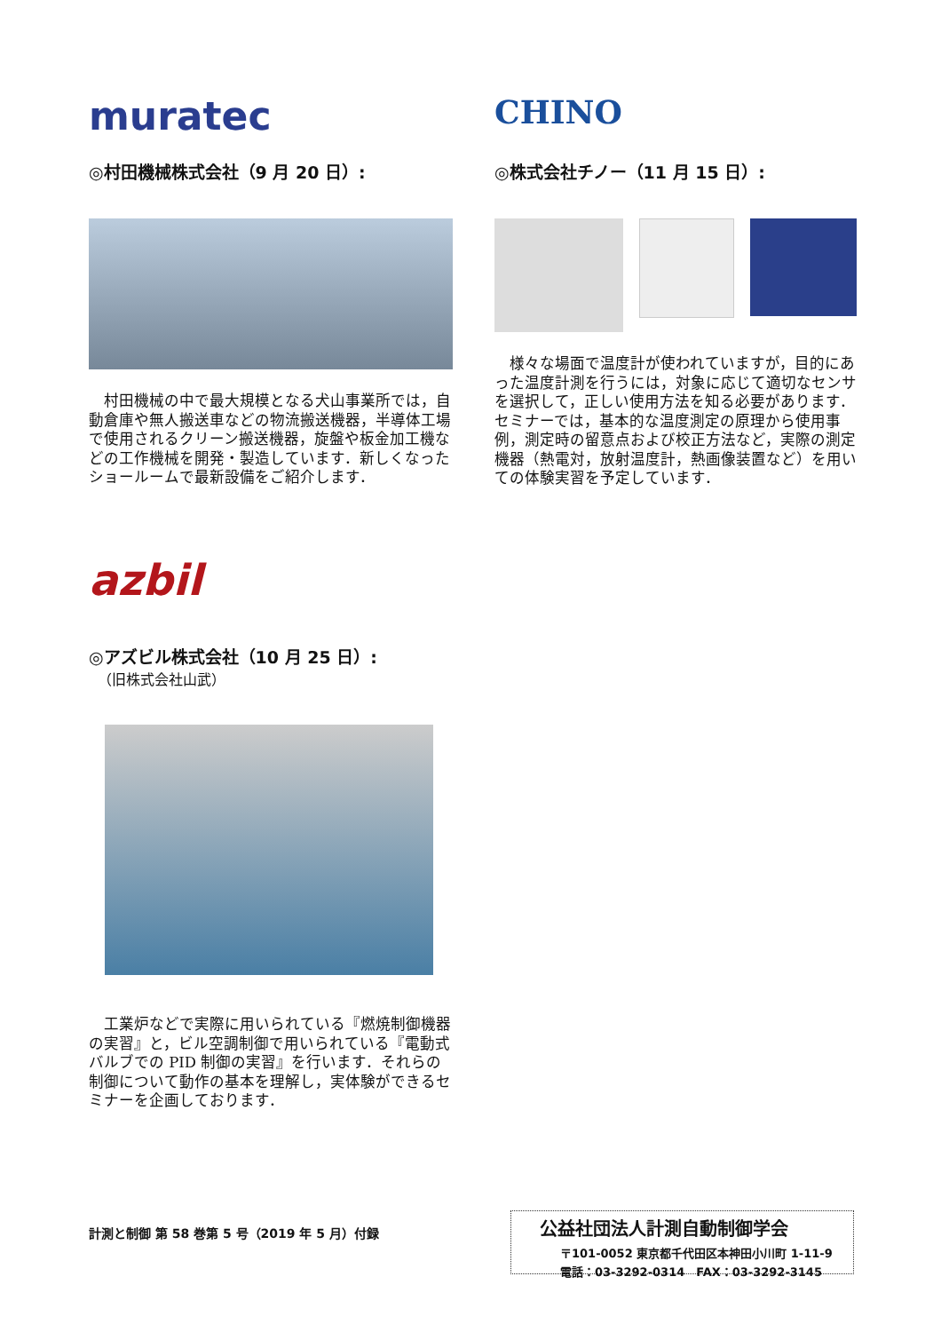muratec
◎村田機械株式会社（9 月 20 日）:
　村田機械の中で最大規模となる犬山事業所では，自動倉庫や無人搬送車などの物流搬送機器，半導体工場で使用されるクリーン搬送機器，旋盤や板金加工機などの工作機械を開発・製造しています．新しくなったショールームで最新設備をご紹介します．
CHINO
◎株式会社チノー（11 月 15 日）:
　様々な場面で温度計が使われていますが，目的にあった温度計測を行うには，対象に応じて適切なセンサを選択して，正しい使用方法を知る必要があります．セミナーでは，基本的な温度測定の原理から使用事例，測定時の留意点および校正方法など，実際の測定機器（熱電対，放射温度計，熱画像装置など）を用いての体験実習を予定しています．
azbil
◎アズビル株式会社（10 月 25 日）:
（旧株式会社山武）
　工業炉などで実際に用いられている『燃焼制御機器の実習』と，ビル空調制御で用いられている『電動式バルブでの PID 制御の実習』を行います．それらの制御について動作の基本を理解し，実体験ができるセミナーを企画しております．
計測と制御 第 58 巻第 5 号（2019 年 5 月）付録
公益社団法人計測自動制御学会
〒101-0052 東京都千代田区本神田小川町 1-11-9
電話：03-3292-0314　FAX：03-3292-3145